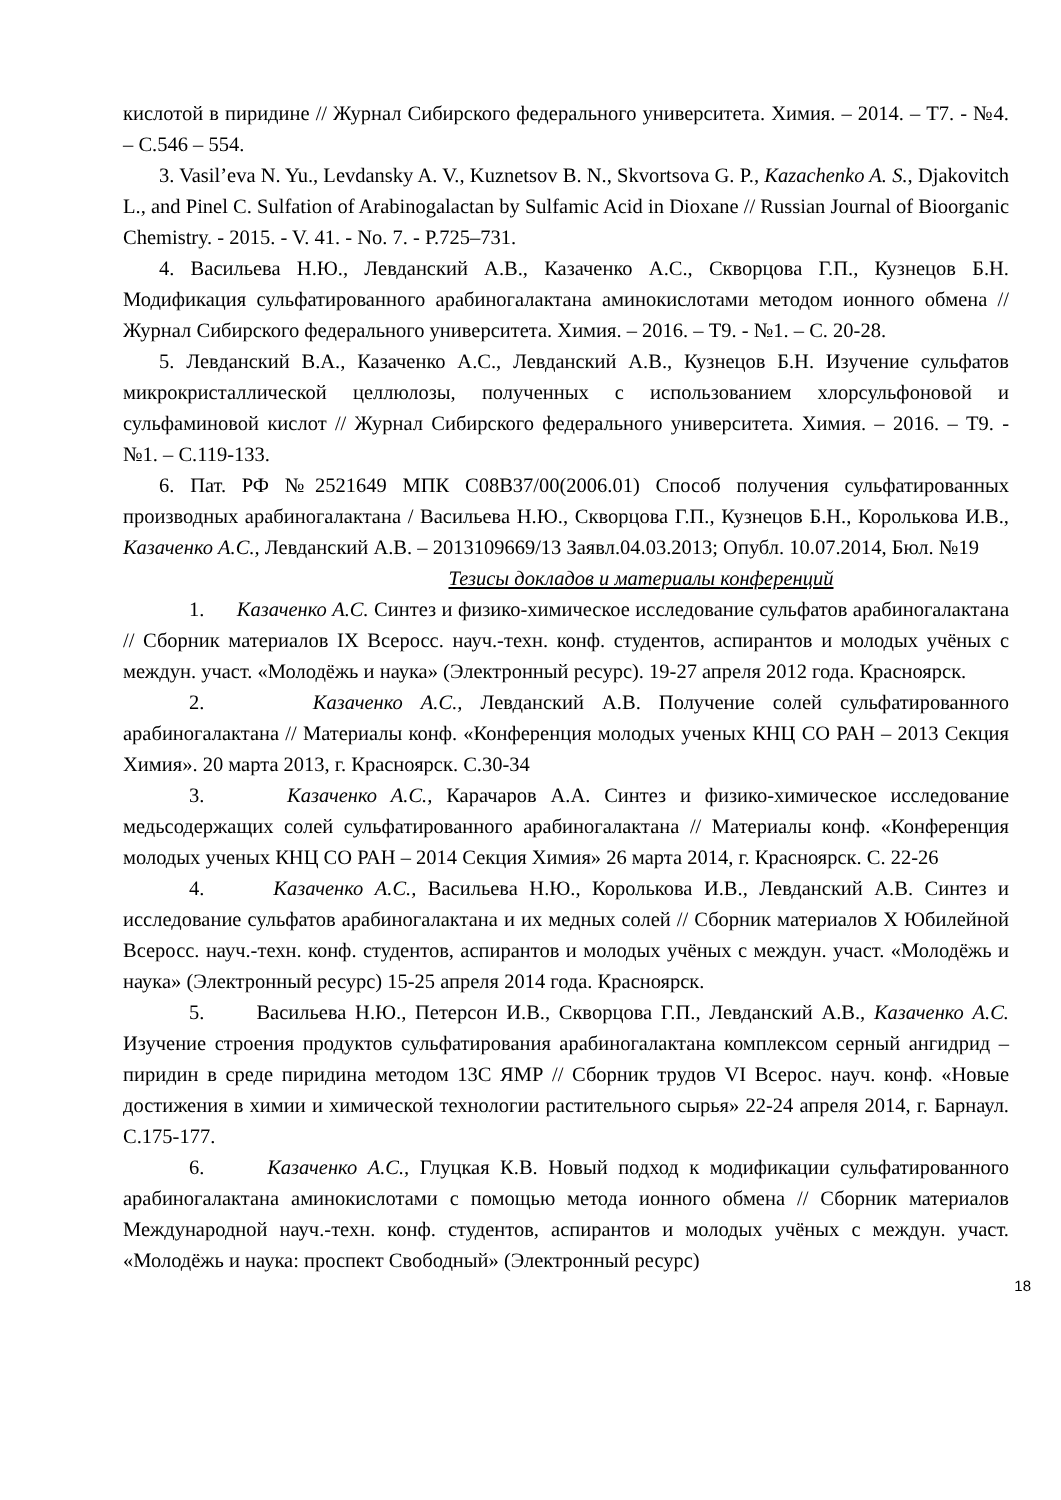кислотой в пиридине // Журнал Сибирского федерального университета. Химия. – 2014. – Т7. - №4. – С.546 – 554.
3. Vasil’eva N. Yu., Levdansky A. V., Kuznetsov B. N., Skvortsova G. P., Kazachenko A. S., Djakovitch L., and Pinel C. Sulfation of Arabinogalactan by Sulfamic Acid in Dioxane // Russian Journal of Bioorganic Chemistry. - 2015. - V. 41. - No. 7. - P.725–731.
4. Васильева Н.Ю., Левданский А.В., Казаченко А.С., Скворцова Г.П., Кузнецов Б.Н. Модификация сульфатированного арабиногалактана аминокислотами методом ионного обмена // Журнал Сибирского федерального университета. Химия. – 2016. – Т9. - №1. – С. 20-28.
5. Левданский В.А., Казаченко А.С., Левданский А.В., Кузнецов Б.Н. Изучение сульфатов микрокристаллической целлюлозы, полученных с использованием хлорсульфоновой и сульфаминовой кислот // Журнал Сибирского федерального университета. Химия. – 2016. – Т9. - №1. – С.119-133.
6. Пат. РФ №2521649 МПК С08В37/00(2006.01) Способ получения сульфатированных производных арабиногалактана / Васильева Н.Ю., Скворцова Г.П., Кузнецов Б.Н., Королькова И.В., Казаченко А.С., Левданский А.В. – 2013109669/13 Заявл.04.03.2013; Опубл. 10.07.2014, Бюл. №19
Тезисы докладов и материалы конференций
1. Казаченко А.С. Синтез и физико-химическое исследование сульфатов арабиногалактана // Сборник материалов IX Всеросс. науч.-техн. конф. студентов, аспирантов и молодых учёных с междун. участ. «Молодёжь и наука» (Электронный ресурс). 19-27 апреля 2012 года. Красноярск.
2. Казаченко А.С., Левданский А.В. Получение солей сульфатированного арабиногалактана // Материалы конф. «Конференция молодых ученых КНЦ СО РАН – 2013 Секция Химия». 20 марта 2013, г. Красноярск. С.30-34
3. Казаченко А.С., Карачаров А.А. Синтез и физико-химическое исследование медьсодержащих солей сульфатированного арабиногалактана // Материалы конф. «Конференция молодых ученых КНЦ СО РАН – 2014 Секция Химия» 26 марта 2014, г. Красноярск. С. 22-26
4. Казаченко А.С., Васильева Н.Ю., Королькова И.В., Левданский А.В. Синтез и исследование сульфатов арабиногалактана и их медных солей // Сборник материалов X Юбилейной Всеросс. науч.-техн. конф. студентов, аспирантов и молодых учёных с междун. участ. «Молодёжь и наука» (Электронный ресурс) 15-25 апреля 2014 года. Красноярск.
5. Васильева Н.Ю., Петерсон И.В., Скворцова Г.П., Левданский А.В., Казаченко А.С. Изучение строения продуктов сульфатирования арабиногалактана комплексом серный ангидрид – пиридин в среде пиридина методом 13С ЯМР // Сборник трудов VI Всерос. науч. конф. «Новые достижения в химии и химической технологии растительного сырья» 22-24 апреля 2014, г. Барнаул. С.175-177.
6. Казаченко А.С., Глуцкая К.В. Новый подход к модификации сульфатированного арабиногалактана аминокислотами с помощью метода ионного обмена // Сборник материалов Международной науч.-техн. конф. студентов, аспирантов и молодых учёных с междун. участ. «Молодёжь и наука: проспект Свободный» (Электронный ресурс)
18